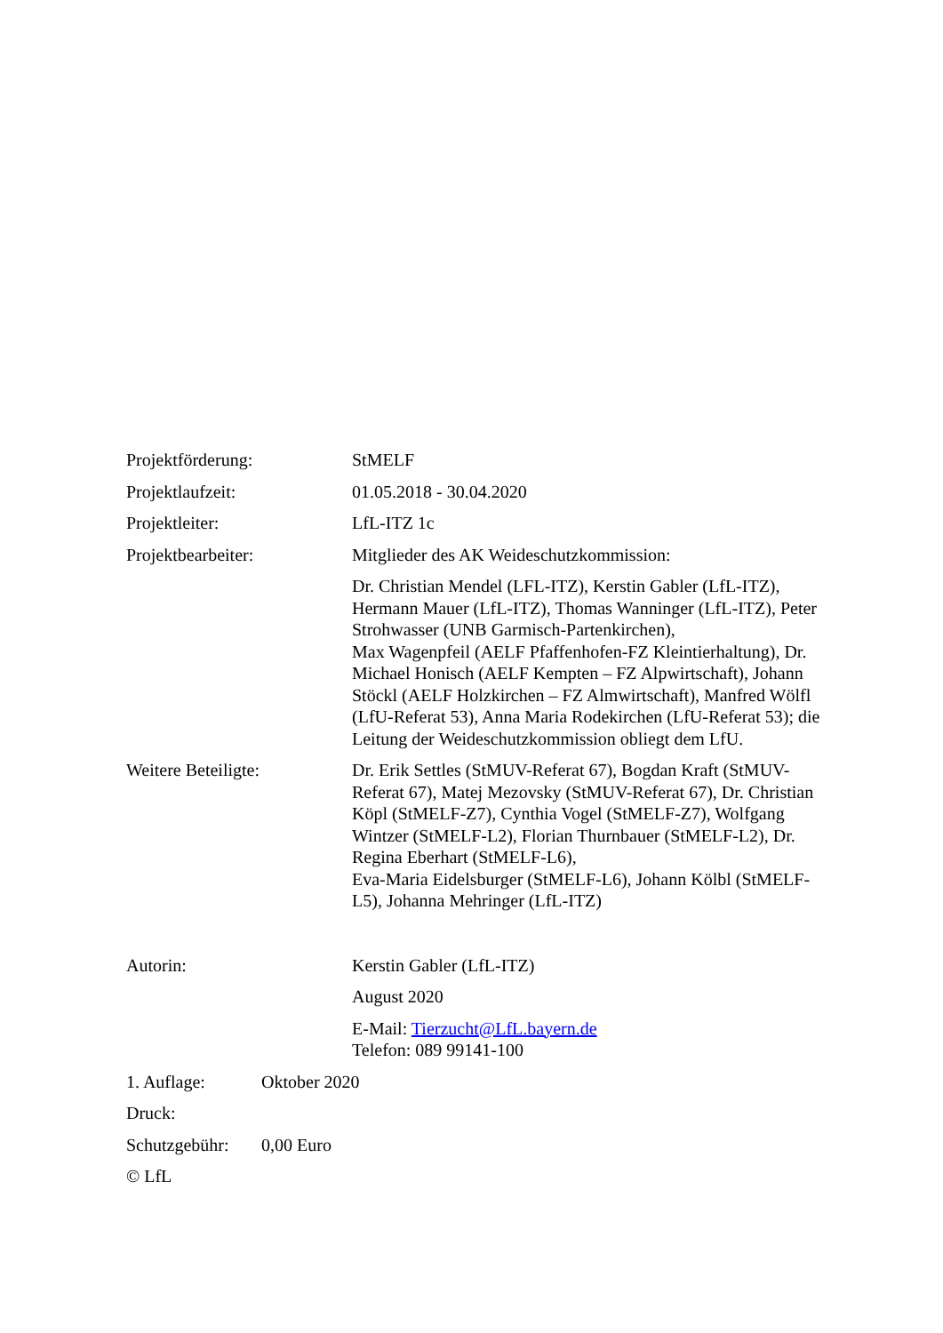Projektförderung: StMELF
Projektlaufzeit: 01.05.2018 - 30.04.2020
Projektleiter: LfL-ITZ 1c
Projektbearbeiter: Mitglieder des AK Weideschutzkommission:
Dr. Christian Mendel (LFL-ITZ), Kerstin Gabler (LfL-ITZ), Hermann Mauer (LfL-ITZ), Thomas Wanninger (LfL-ITZ), Peter Strohwasser (UNB Garmisch-Partenkirchen),
Max Wagenpfeil (AELF Pfaffenhofen-FZ Kleintierhaltung), Dr. Michael Honisch (AELF Kempten – FZ Alpwirtschaft), Johann Stöckl (AELF Holzkirchen – FZ Almwirtschaft), Manfred Wölfl (LfU-Referat 53), Anna Maria Rodekirchen (LfU-Referat 53); die Leitung der Weideschutzkommission obliegt dem LfU.
Weitere Beteiligte: Dr. Erik Settles (StMUV-Referat 67), Bogdan Kraft (StMUV-Referat 67), Matej Mezovsky (StMUV-Referat 67), Dr. Christian Köpl (StMELF-Z7), Cynthia Vogel (StMELF-Z7), Wolfgang Wintzer (StMELF-L2), Florian Thurnbauer (StMELF-L2), Dr. Regina Eberhart (StMELF-L6),
Eva-Maria Eidelsburger (StMELF-L6), Johann Kölbl (StMELF-L5), Johanna Mehringer (LfL-ITZ)
Autorin: Kerstin Gabler (LfL-ITZ)
August 2020
E-Mail: Tierzucht@LfL.bayern.de
Telefon: 089 99141-100
1. Auflage: Oktober 2020
Druck:
Schutzgebühr:
0,00 Euro
© LfL